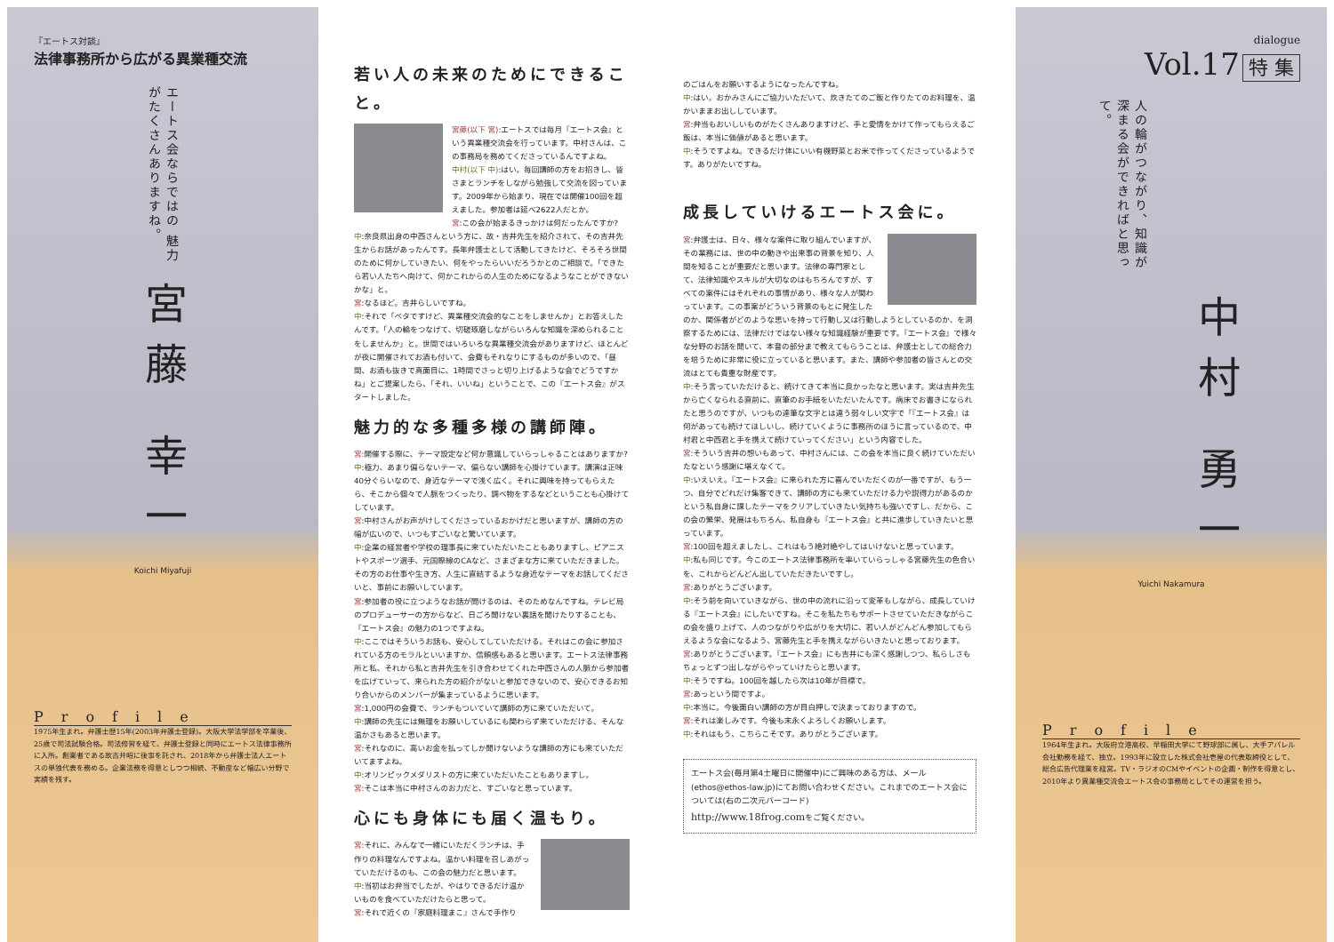『エートス対談』
法律事務所から広がる異業種交流
エートス会ならではの 魅力がたくさんありますね。
宮藤 幸一
Koichi Miyafuji
Profile
1975年生まれ。弁護士歴15年(2003年弁護士登録)。大阪大学法学部を卒業後、25歳で司法試験合格。司法修習を経て、弁護士登録と同時にエートス法律事務所に入所。創業者である故吉井昭に後事を託され、2018年から弁護士法人エートスの単独代表を務める。企業法務を得意としつつ相続、不動産など幅広い分野で実績を残す。
若い人の未来のためにできること。
宮藤(以下 宮):エートスでは毎月『エートス会』という異業種交流会を行っています。中村さんは、この事務局を務めてくださっているんですよね。
中村(以下 中):はい。毎回講師の方をお招きし、皆さまとランチをしながら勉強して交流を図っています。2009年から始まり、現在では開催100回を超えました。参加者は延べ2622人だとか。
宮:この会が始まるきっかけは何だったんですか?
中:奈良県出身の中西さんという方に、故・吉井先生を紹介されて、その吉井先生からお話があったんです。長年弁護士として活動してきたけど、そろそろ世間のために何かしていきたい、何をやったらいいだろうかとのご相談で。「できたら若い人たちへ向けて、何かこれからの人生のためになるようなことができないかな」と。
宮:なるほど。吉井らしいですね。
中:それで「ベタですけど、異業種交流会的なことをしませんか」とお答えしたんです。「人の輪をつなげて、切磋琢磨しながらいろんな知識を深められることをしませんか」と。世間ではいろいろな異業種交流会がありますけど、ほとんどが夜に開催されてお酒も付いて、会費もそれなりにするものが多いので、「昼間、お酒も抜きで真面目に、1時間でさっと切り上げるような会でどうですかね」とご提案したら、「それ、いいね」ということで、この『エートス会』がスタートしました。
魅力的な多種多様の講師陣。
宮:開催する際に、テーマ設定など何か意識していらっしゃることはありますか?
中:極力、あまり偏らないテーマ、偏らない講師を心掛けています。講演は正味40分ぐらいなので、身近なテーマで浅く広く。それに興味を持ってもらえたら、そこから個々で人脈をつくったり、調べ物をするなどということも心掛けてしています。
宮:中村さんがお声がけしてくださっているおかげだと思いますが、講師の方の幅が広いので、いつもすごいなと驚いています。
中:企業の経営者や学校の理事長に来ていただいたこともありますし、ピアニストやスポーツ選手、元国際線のCAなど、さまざまな方に来ていただきました。その方のお仕事や生き方、人生に直結するような身近なテーマをお話してくださいと、事前にお願いしています。
宮:参加者の役に立つようなお話が聞けるのは、そのためなんですね。テレビ局のプロデューサーの方からなど、日ごろ聞けない裏話を聞けたりすることも、『エートス会』の魅力の1つですよね。
中:ここではそういうお話も、安心してしていただける。それはこの会に参加されている方のモラルといいますか、信頼感もあると思います。エートス法律事務所と私、それから私と吉井先生を引き合わせてくれた中西さんの人脈から参加者を広げていって、来られた方の紹介がないと参加できないので、安心できるお知り合いからのメンバーが集まっているように思います。
宮:1,000円の会費で、ランチもついていて講師の方に来ていただいて。
中:講師の先生には無理をお願いしているにも関わらず来ていただける、そんな温かさもあると思います。
宮:それなのに、高いお金を払ってしか聞けないような講師の方にも来ていただいてますよね。
中:オリンピックメダリストの方に来ていただいたこともありますし。
宮:そこは本当に中村さんのお力だと、すごいなと思っています。
心にも身体にも届く温もり。
宮:それに、みんなで一緒にいただくランチは、手作りの料理なんですよね。温かい料理を召しあがっていただけるのも、この会の魅力だと思います。
中:当初はお弁当でしたが、やはりできるだけ温かいものを食べていただけたらと思って。
宮:それで近くの『家庭料理まこ』さんで手作り
のごはんをお願いするようになったんですね。
中:はい。おかみさんにご協力いただいて、炊きたてのご飯と作りたてのお料理を、温かいままお出ししています。
宮:弁当もおいしいものがたくさんありますけど、手と愛情をかけて作ってもらえるご飯は、本当に価値があると思います。
中:そうですよね。できるだけ体にいい有機野菜とお米で作ってくださっているようです。ありがたいですね。
成長していけるエートス会に。
宮:弁護士は、日々、様々な案件に取り組んでいますが、その業務には、世の中の動きや出来事の背景を知り、人間を知ることが重要だと思います。法律の専門家として、法律知識やスキルが大切なのはもちろんですが、すべての案件にはそれぞれの事情があり、様々な人が関わっています。この事案がどういう背景のもとに発生したのか、関係者がどのような思いを持って行動し又は行動しようとしているのか、を洞察するためには、法律だけではない様々な知識経験が重要です。『エートス会』で様々な分野のお話を聞いて、本音の部分まで教えてもらうことは、弁護士としての総合力を培うために非常に役に立っていると思います。また、講師や参加者の皆さんとの交流はとても貴重な財産です。
中:そう言っていただけると、続けてきて本当に良かったなと思います。実は吉井先生から亡くなられる直前に、直筆のお手紙をいただいたんです。病床でお書きになられたと思うのですが、いつもの達筆な文字とは違う弱々しい文字で「『エートス会』は何があっても続けてほしいし、続けていくように事務所のほうに言っているので、中村君と中西君と手を携えて続けていってください」という内容でした。
宮:そういう吉井の想いもあって、中村さんには、この会を本当に良く続けていただいたなという感謝に堪えなくて。
中:いえいえ。『エートス会』に来られた方に喜んでいただくのが一番ですが、もう一つ、自分でどれだけ集客できて、講師の方にも来ていただける力や説得力があるのかという私自身に課したテーマをクリアしていきたい気持ちも強いですし、だから、この会の繁栄、発展はもちろん、私自身も『エートス会』と共に進歩していきたいと思っています。
宮:100回を超えましたし、これはもう絶対絶やしてはいけないと思っています。
中:私も同じです。今このエートス法律事務所を率いていらっしゃる宮藤先生の色合いを、これからどんどん出していただきたいですし。
宮:ありがとうございます。
中:そう前を向いていきながら、世の中の流れに沿って変革もしながら、成長していける『エートス会』にしたいですね。そこを私たちもサポートさせていただきながらこの会を盛り上げて、人のつながりや広がりを大切に、若い人がどんどん参加してもらえるような会になるよう、宮藤先生と手を携えながらいきたいと思っております。
宮:ありがとうございます。『エートス会』にも吉井にも深く感謝しつつ、私らしさもちょっとずつ出しながらやっていけたらと思います。
中:そうですね。100回を越したら次は10年が目標で。
宮:あっという間ですよ。
中:本当に。今後面白い講師の方が目白押しで決まっておりますので。
宮:それは楽しみです。今後も末永くよろしくお願いします。
中:それはもう、こちらこそです。ありがとうございます。
エートス会(毎月第4土曜日に開催中)にご興味のある方は、メール(ethos@ethos-law.jp)にてお問い合わせください。これまでのエートス会については(右の二次元バーコード)
http://www.18frog.comをご覧ください。
dialogue
Vol.17 特 集
人の輪がつながり、知識が 深まる会ができればと思って。
中村 勇一
Yuichi Nakamura
Profile
1964年生まれ。大阪府立港高校、早稲田大学にて野球部に属し、大手アパレル会社勤務を経て、独立。1993年に設立した株式会社壱屋の代表取締役として、総合広告代理業を経営。TV・ラジオのCMやイベントの企画・制作を得意とし、2010年より異業種交流会エートス会の事務局としてその運営を担う。